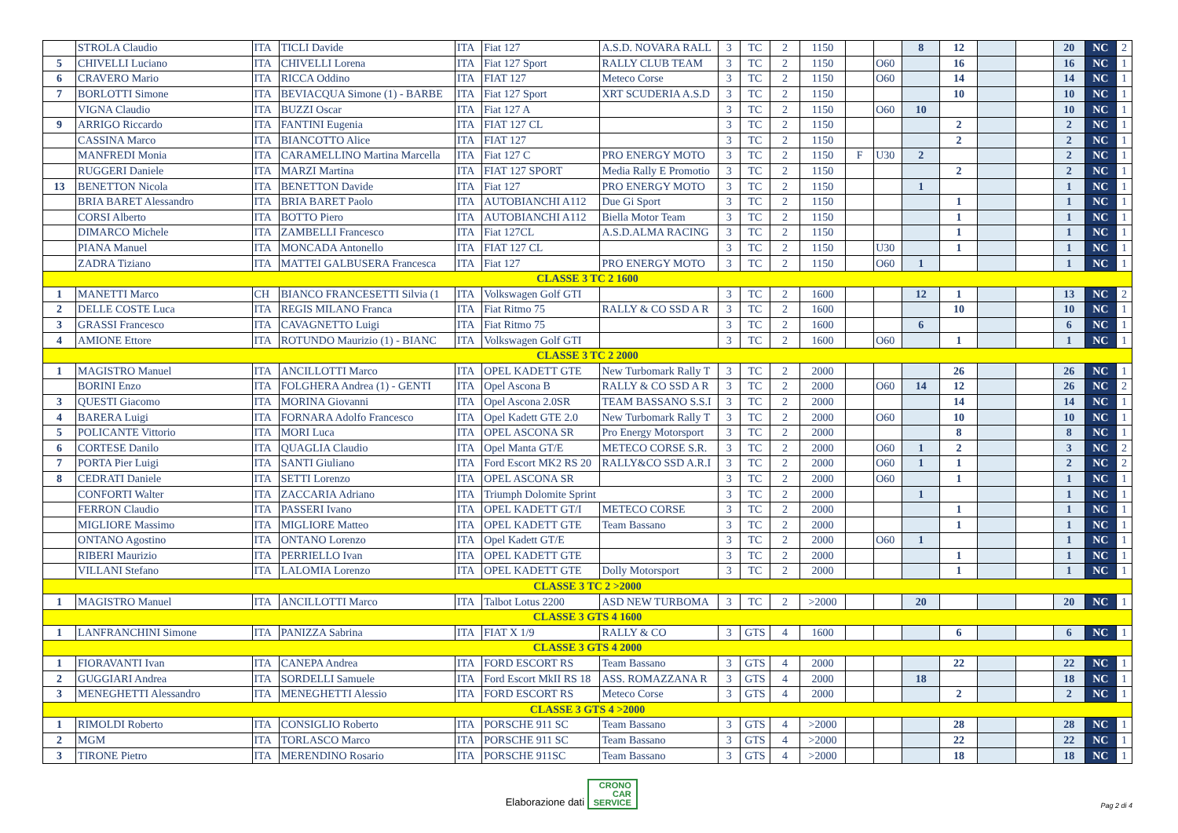| | STROLA Claudio | ITA | TICLI Davide | ITA | Fiat 127 | A.S.D. NOVARA RALL | 3 | TC | 2 | 1150 | | | 8 | 12 | | | 20 | NC | 2 |
| 5 | CHIVELLI Luciano | ITA | CHIVELLI Lorena | ITA | Fiat 127 Sport | RALLY CLUB TEAM | 3 | TC | 2 | 1150 | | O60 | | 16 | | | 16 | NC | 1 |
| 6 | CRAVERO Mario | ITA | RICCA Oddino | ITA | FIAT 127 | Meteco Corse | 3 | TC | 2 | 1150 | | O60 | | 14 | | | 14 | NC | 1 |
| 7 | BORLOTTI Simone | ITA | BEVIACQUA Simone (1) - BARBE | ITA | Fiat 127 Sport | XRT SCUDERIA A.S.D | 3 | TC | 2 | 1150 | | | | 10 | | | 10 | NC | 1 |
| | VIGNA Claudio | ITA | BUZZI Oscar | ITA | Fiat 127 A | | 3 | TC | 2 | 1150 | | O60 | 10 | | | | 10 | NC | 1 |
| 9 | ARRIGO Riccardo | ITA | FANTINI Eugenia | ITA | FIAT 127 CL | | 3 | TC | 2 | 1150 | | | | 2 | | | 2 | NC | 1 |
| | CASSINA Marco | ITA | BIANCOTTO Alice | ITA | FIAT 127 | | 3 | TC | 2 | 1150 | | | | 2 | | | 2 | NC | 1 |
| | MANFREDI Monia | ITA | CARAMELLINO Martina Marcella | ITA | Fiat 127 C | PRO ENERGY MOTO | 3 | TC | 2 | 1150 | F | U30 | 2 | | | | 2 | NC | 1 |
| | RUGGERI Daniele | ITA | MARZI Martina | ITA | FIAT 127 SPORT | Media Rally E Promotio | 3 | TC | 2 | 1150 | | | | 2 | | | 2 | NC | 1 |
| 13 | BENETTON Nicola | ITA | BENETTON Davide | ITA | Fiat 127 | PRO ENERGY MOTO | 3 | TC | 2 | 1150 | | | 1 | | | | 1 | NC | 1 |
| | BRIA BARET Alessandro | ITA | BRIA BARET Paolo | ITA | AUTOBIANCHI A112 | Due Gi Sport | 3 | TC | 2 | 1150 | | | | 1 | | | 1 | NC | 1 |
| | CORSI Alberto | ITA | BOTTO Piero | ITA | AUTOBIANCHI A112 | Biella Motor Team | 3 | TC | 2 | 1150 | | | | 1 | | | 1 | NC | 1 |
| | DIMARCO Michele | ITA | ZAMBELLI Francesco | ITA | Fiat 127CL | A.S.D.ALMA RACING | 3 | TC | 2 | 1150 | | | | 1 | | | 1 | NC | 1 |
| | PIANA Manuel | ITA | MONCADA Antonello | ITA | FIAT 127 CL | | 3 | TC | 2 | 1150 | | U30 | | 1 | | | 1 | NC | 1 |
| | ZADRA Tiziano | ITA | MATTEI GALBUSERA Francesca | ITA | Fiat 127 | PRO ENERGY MOTO | 3 | TC | 2 | 1150 | | O60 | 1 | | | | 1 | NC | 1 |
| CLASSE 3 TC 2 1600 | | | | | | | | | | | | | | | | | | | |
| 1 | MANETTI Marco | CH | BIANCO FRANCESETTI Silvia (1 | ITA | Volkswagen Golf GTI | | 3 | TC | 2 | 1600 | | | 12 | 1 | | | 13 | NC | 2 |
| 2 | DELLE COSTE Luca | ITA | REGIS MILANO Franca | ITA | Fiat Ritmo 75 | RALLY & CO SSD A R | 3 | TC | 2 | 1600 | | | | 10 | | | 10 | NC | 1 |
| 3 | GRASSI Francesco | ITA | CAVAGNETTO Luigi | ITA | Fiat Ritmo 75 | | 3 | TC | 2 | 1600 | | | 6 | | | | 6 | NC | 1 |
| 4 | AMIONE Ettore | ITA | ROTUNDO Maurizio (1) - BIANC | ITA | Volkswagen Golf GTI | | 3 | TC | 2 | 1600 | | O60 | | 1 | | | 1 | NC | 1 |
| CLASSE 3 TC 2 2000 | | | | | | | | | | | | | | | | | | | |
| 1 | MAGISTRO Manuel | ITA | ANCILLOTTI Marco | ITA | OPEL KADETT GTE | New Turbomark Rally T | 3 | TC | 2 | 2000 | | | | 26 | | | 26 | NC | 1 |
| | BORINI Enzo | ITA | FOLGHERA Andrea (1) - GENTI | ITA | Opel Ascona B | RALLY & CO SSD A R | 3 | TC | 2 | 2000 | | O60 | 14 | 12 | | | 26 | NC | 2 |
| 3 | QUESTI Giacomo | ITA | MORINA Giovanni | ITA | Opel Ascona 2.0SR | TEAM BASSANO S.S.I | 3 | TC | 2 | 2000 | | | | 14 | | | 14 | NC | 1 |
| 4 | BARERA Luigi | ITA | FORNARA Adolfo Francesco | ITA | Opel Kadett GTE 2.0 | New Turbomark Rally T | 3 | TC | 2 | 2000 | | O60 | | 10 | | | 10 | NC | 1 |
| 5 | POLICANTE Vittorio | ITA | MORI Luca | ITA | OPEL ASCONA SR | Pro Energy Motorsport | 3 | TC | 2 | 2000 | | | | 8 | | | 8 | NC | 1 |
| 6 | CORTESE Danilo | ITA | QUAGLIA Claudio | ITA | Opel Manta GT/E | METECO CORSE S.R. | 3 | TC | 2 | 2000 | | O60 | 1 | 2 | | | 3 | NC | 2 |
| 7 | PORTA Pier Luigi | ITA | SANTI Giuliano | ITA | Ford Escort MK2 RS 20 | RALLY&CO SSD A.R.I | 3 | TC | 2 | 2000 | | O60 | 1 | 1 | | | 2 | NC | 2 |
| 8 | CEDRATI Daniele | ITA | SETTI Lorenzo | ITA | OPEL ASCONA SR | | 3 | TC | 2 | 2000 | | O60 | | 1 | | | 1 | NC | 1 |
| | CONFORTI Walter | ITA | ZACCARIA Adriano | ITA | Triumph Dolomite Sprint | | 3 | TC | 2 | 2000 | | | 1 | | | | 1 | NC | 1 |
| | FERRON Claudio | ITA | PASSERI Ivano | ITA | OPEL KADETT GT/I | METECO CORSE | 3 | TC | 2 | 2000 | | | | 1 | | | 1 | NC | 1 |
| | MIGLIORE Massimo | ITA | MIGLIORE Matteo | ITA | OPEL KADETT GTE | Team Bassano | 3 | TC | 2 | 2000 | | | | 1 | | | 1 | NC | 1 |
| | ONTANO Agostino | ITA | ONTANO Lorenzo | ITA | Opel Kadett GT/E | | 3 | TC | 2 | 2000 | | O60 | 1 | | | | 1 | NC | 1 |
| | RIBERI Maurizio | ITA | PERRIELLO Ivan | ITA | OPEL KADETT GTE | | 3 | TC | 2 | 2000 | | | | 1 | | | 1 | NC | 1 |
| | VILLANI Stefano | ITA | LALOMIA Lorenzo | ITA | OPEL KADETT GTE | Dolly Motorsport | 3 | TC | 2 | 2000 | | | | 1 | | | 1 | NC | 1 |
| CLASSE 3 TC 2 >2000 | | | | | | | | | | | | | | | | | | | |
| 1 | MAGISTRO Manuel | ITA | ANCILLOTTI Marco | ITA | Talbot Lotus 2200 | ASD NEW TURBOMA | 3 | TC | 2 | >2000 | | | 20 | | | | 20 | NC | 1 |
| CLASSE 3 GTS 4 1600 | | | | | | | | | | | | | | | | | | | |
| 1 | LANFRANCHINI Simone | ITA | PANIZZA Sabrina | ITA | FIAT X 1/9 | RALLY & CO | 3 | GTS | 4 | 1600 | | | | 6 | | | 6 | NC | 1 |
| CLASSE 3 GTS 4 2000 | | | | | | | | | | | | | | | | | | | |
| 1 | FIORAVANTI Ivan | ITA | CANEPA Andrea | ITA | FORD ESCORT RS | Team Bassano | 3 | GTS | 4 | 2000 | | | | 22 | | | 22 | NC | 1 |
| 2 | GUGGIARI Andrea | ITA | SORDELLI Samuele | ITA | Ford Escort MkII RS 18 | ASS. ROMAZZANA R | 3 | GTS | 4 | 2000 | | | 18 | | | | 18 | NC | 1 |
| 3 | MENEGHETTI Alessandro | ITA | MENEGHETTI Alessio | ITA | FORD ESCORT RS | Meteco Corse | 3 | GTS | 4 | 2000 | | | | 2 | | | 2 | NC | 1 |
| CLASSE 3 GTS 4 >2000 | | | | | | | | | | | | | | | | | | | |
| 1 | RIMOLDI Roberto | ITA | CONSIGLIO Roberto | ITA | PORSCHE 911 SC | Team Bassano | 3 | GTS | 4 | >2000 | | | | 28 | | | 28 | NC | 1 |
| 2 | MGM | ITA | TORLASCO Marco | ITA | PORSCHE 911 SC | Team Bassano | 3 | GTS | 4 | >2000 | | | | 22 | | | 22 | NC | 1 |
| 3 | TIRONE Pietro | ITA | MERENDINO Rosario | ITA | PORSCHE 911SC | Team Bassano | 3 | GTS | 4 | >2000 | | | | 18 | | | 18 | NC | 1 |
Elaborazione dati CRONO
CAR
SERVICE
Pag 2 di 4